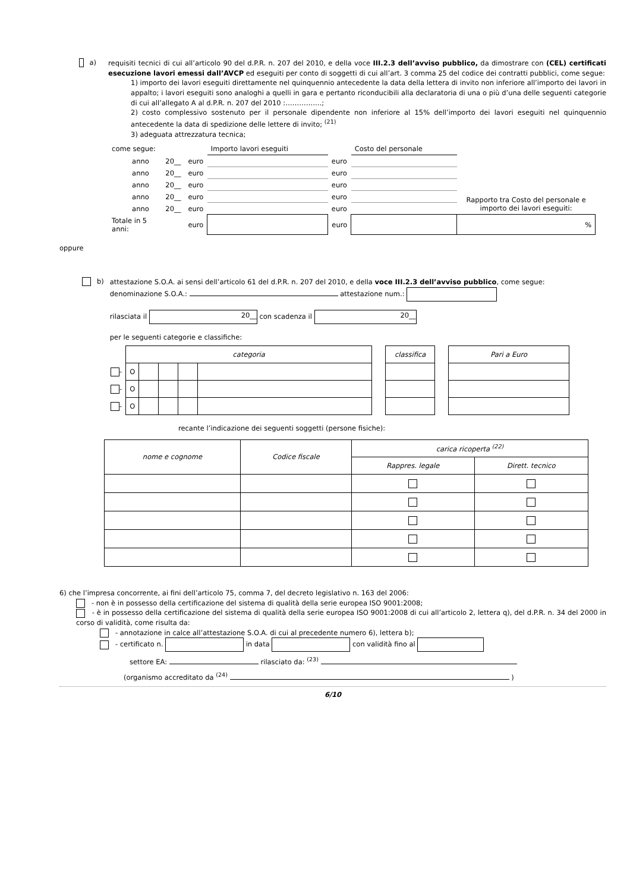a)
requisiti tecnici di cui all’articolo 90 del d.P.R. n. 207 del 2010, e della voce III.2.3 dell’avviso pubblico, da dimostrare con (CEL) certificati esecuzione lavori emessi dall’AVCP ed eseguiti per conto di soggetti di cui all’art. 3 comma 25 del codice dei contratti pubblici, come segue:
1) importo dei lavori eseguiti direttamente nel quinquennio antecedente la data della lettera di invito non inferiore all’importo dei lavori in appalto; i lavori eseguiti sono analoghi a quelli in gara e pertanto riconducibili alla declaratoria di una o più d’una delle seguenti categorie di cui all’allegato A al d.P.R. n. 207 del 2010 :…………….;
2) costo complessivo sostenuto per il personale dipendente non inferiore al 15% dell’importo dei lavori eseguiti nel quinquennio antecedente la data di spedizione delle lettere di invito; <sup>(21)</sup>
3) adeguata attrezzatura tecnica;
| come segue: | | | Importo lavori eseguiti | | Costo del personale | Rapporto tra Costo del personale e importo dei lavori eseguiti: |
| anno | 20__ | euro | | euro | | |
| anno | 20__ | euro | | euro | | |
| anno | 20__ | euro | | euro | | |
| anno | 20__ | euro | | euro | | |
| anno | 20__ | euro | | euro | | |
| Totale in 5 anni: | | euro | | euro | | % |
oppure
b)
attestazione S.O.A. ai sensi dell’articolo 61 del d.P.R. n. 207 del 2010, e della voce III.2.3 dell’avviso pubblico, come segue:
denominazione S.O.A.: attestazione num.:
rilasciata il 20__ con scadenza il 20__
per le seguenti categorie e classifiche:
| | categoria | | | | | | classifica | | Pari a Euro |
| - | O | | | | | | | | |
| - | O | | | | | | | | |
| - | O | | | | | | | | |
recante l’indicazione dei seguenti soggetti (persone fisiche):
| nome e cognome | Codice fiscale | carica ricoperta <sup>(22)</sup> | |
| --- | --- | --- | --- |
| | | Rappres. legale | Dirett. tecnico |
6) che l’impresa concorrente, ai fini dell’articolo 75, comma 7, del decreto legislativo n. 163 del 2006:
- non è in possesso della certificazione del sistema di qualità della serie europea ISO 9001:2008;
- è in possesso della certificazione del sistema di qualità della serie europea ISO 9001:2008 di cui all’articolo 2, lettera q), del d.P.R. n. 34 del 2000 in corso di validità, come risulta da:
- annotazione in calce all’attestazione S.O.A. di cui al precedente numero 6), lettera b);
- certificato n. in data con validità fino al
settore EA: rilasciato da: <sup>(23)</sup>
(organismo accreditato da <sup>(24)</sup> )
6/10